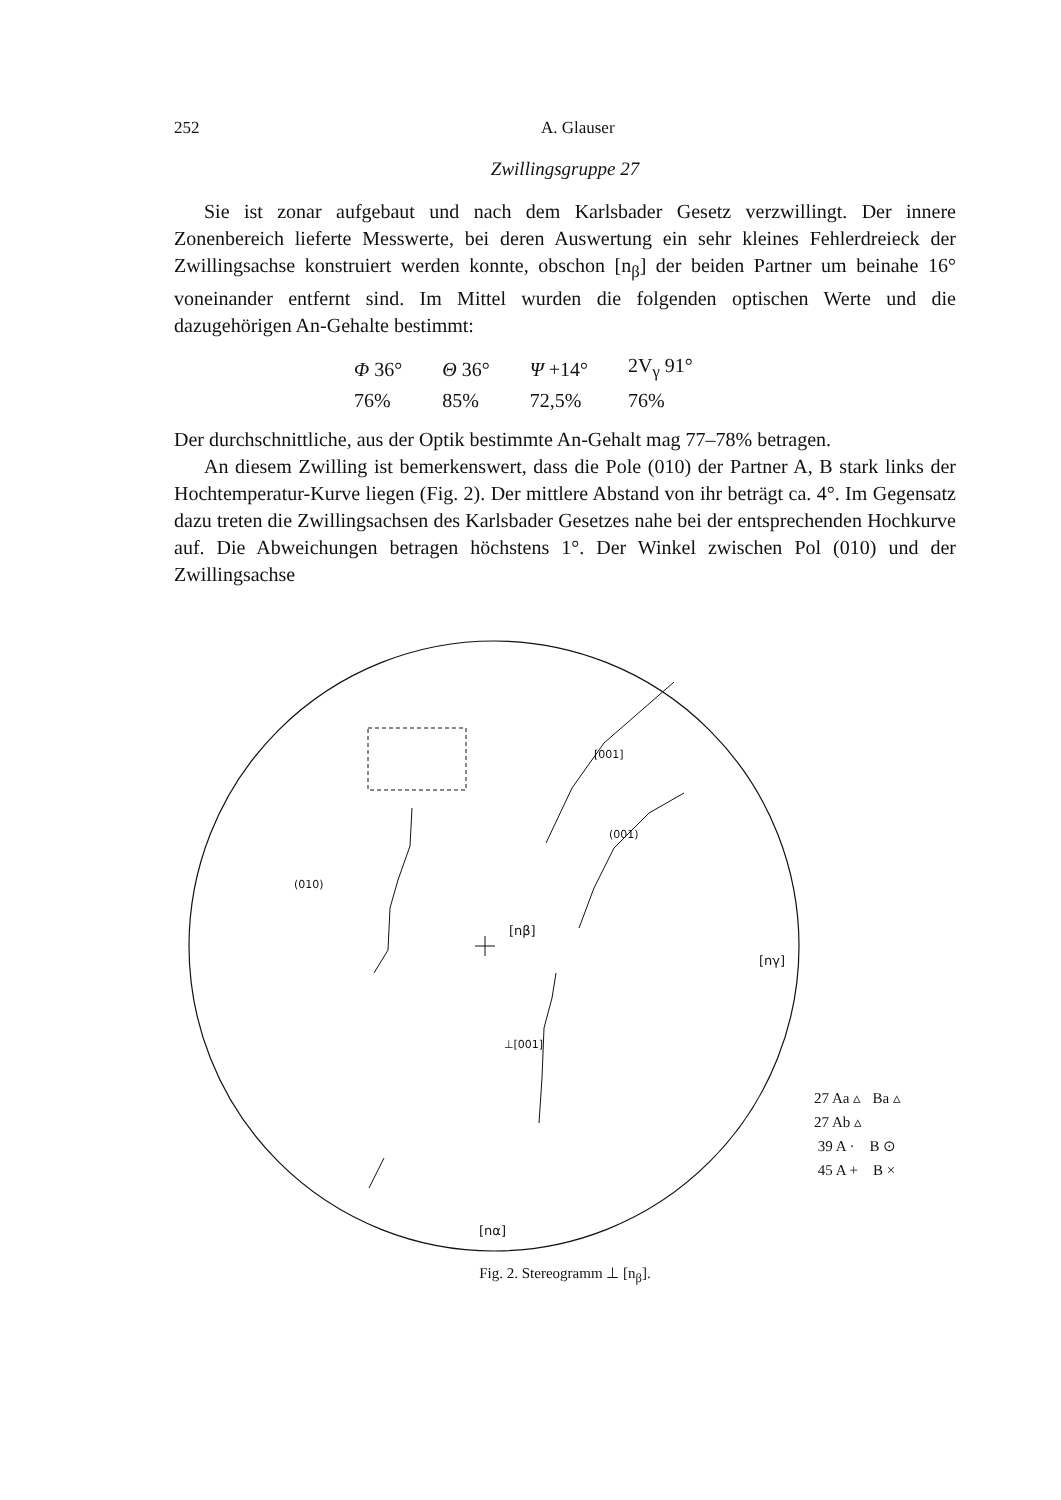252 A. Glauser
Zwillingsgruppe 27
Sie ist zonar aufgebaut und nach dem Karlsbader Gesetz verzwillingt. Der innere Zonenbereich lieferte Messwerte, bei deren Auswertung ein sehr kleines Fehlerdreieck der Zwillingsachse konstruiert werden konnte, obschon [n<sub>β</sub>] der beiden Partner um beinahe 16° voneinander entfernt sind. Im Mittel wurden die folgenden optischen Werte und die dazugehörigen An-Gehalte bestimmt:
| Φ 36° | Θ 36° | Ψ +14° | 2V<sub>γ</sub> 91° |
| 76% | 85% | 72,5% | 76% |
Der durchschnittliche, aus der Optik bestimmte An-Gehalt mag 77–78% betragen.
An diesem Zwilling ist bemerkenswert, dass die Pole (010) der Partner A, B stark links der Hochtemperatur-Kurve liegen (Fig. 2). Der mittlere Abstand von ihr beträgt ca. 4°. Im Gegensatz dazu treten die Zwillingsachsen des Karlsbader Gesetzes nahe bei der entsprechenden Hochkurve auf. Die Abweichungen betragen höchstens 1°. Der Winkel zwischen Pol (010) und der Zwillingsachse
[nβ]
[nγ]
[nα]
[001]
(001)
(010)
⊥[001]
27 Aa ▵ Ba ▵
27 Ab ▵
39 A · B ⊙
45 A + B ×
Fig. 2. Stereogramm ⊥ [n<sub>β</sub>].